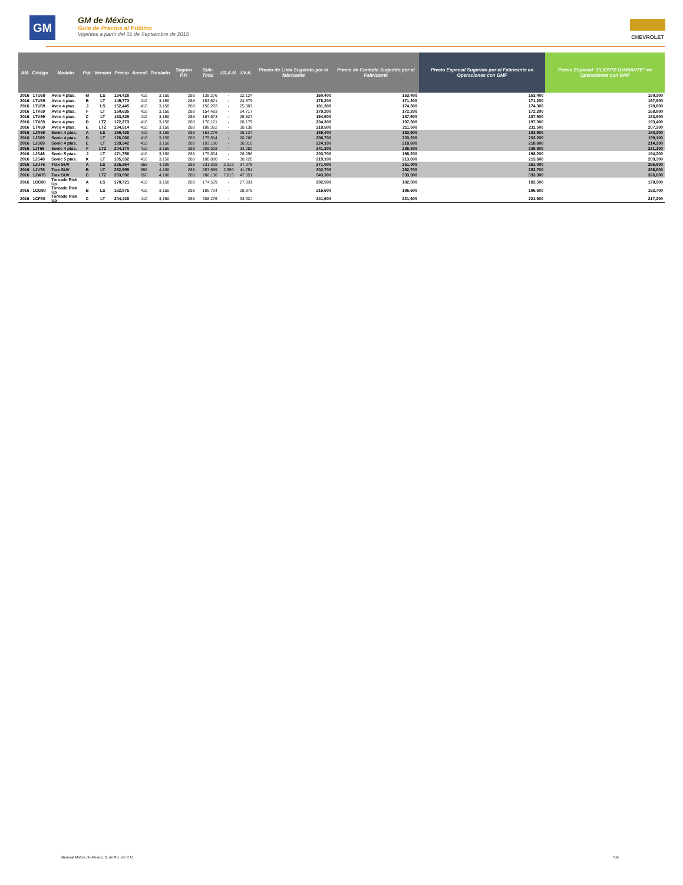GM
GM de México
Guía de Precios al Público
Vigentes a partir del 01 de Septiembre de 2015
CHEVROLET
| AM | Código | Modelo | Pqt. | Versión | Precio | Acond. | Traslado | Seguro P.P. | Sub-Total | I.S.A.N. | I.V.A. | Precio de Lista Sugerido por el fabricante | Precio de Contado Sugerido por el Fabricante | Precio Especial Sugerido por el Fabricante en Operaciones con GMF | Precio Especial "CLIENTE DIAMANTE" en Operaciones con GMF |
| --- | --- | --- | --- | --- | --- | --- | --- | --- | --- | --- | --- | --- | --- | --- | --- |
| 2016 | 1TU69 | Aveo 4 ptas. | M | LS | 134,428 | 410 | 3,150 | 288 | 138,276 | - | 22,124 | 160,400 | 153,400 | 153,400 | 150,300 |
| 2016 | 1TU69 | Aveo 4 ptas. | B | LT | 149,773 | 410 | 3,150 | 288 | 153,621 | - | 24,579 | 178,200 | 171,200 | 171,200 | 167,800 |
| 2016 | 1TU69 | Aveo 4 ptas. | J | LS | 152,445 | 410 | 3,150 | 288 | 156,293 | - | 25,007 | 181,300 | 174,300 | 174,300 | 170,800 |
| 2016 | 1TV69 | Aveo 4 ptas. | F | LT | 150,635 | 410 | 3,150 | 288 | 154,483 | - | 24,717 | 179,200 | 172,200 | 172,200 | 168,800 |
| 2016 | 1TV69 | Aveo 4 ptas. | C | LT | 163,825 | 410 | 3,150 | 288 | 167,673 | - | 26,827 | 194,500 | 187,500 | 187,500 | 183,800 |
| 2016 | 1TX69 | Aveo 4 ptas. | D | LTZ | 172,273 | 410 | 3,150 | 288 | 176,121 | - | 28,179 | 204,300 | 197,300 | 197,300 | 193,400 |
| 2016 | 1TX69 | Aveo 4 ptas. | E | LTZ | 184,514 | 410 | 3,150 | 288 | 188,362 | - | 30,138 | 218,500 | 211,500 | 211,500 | 207,300 |
| 2016 | 1JR69 | Sonic 4 ptas. | A | LS | 159,428 | 410 | 3,150 | 288 | 163,276 | - | 26,124 | 189,400 | 183,900 | 183,900 | 180,200 |
| 2016 | 1JS69 | Sonic 4 ptas. | D | LT | 176,066 | 410 | 3,150 | 288 | 179,914 | - | 28,786 | 208,700 | 203,200 | 203,200 | 199,100 |
| 2016 | 1JS69 | Sonic 4 ptas. | E | LT | 189,342 | 410 | 3,150 | 288 | 193,190 | - | 30,910 | 224,100 | 218,600 | 218,600 | 214,200 |
| 2016 | 1JT69 | Sonic 4 ptas. | F | LTZ | 204,170 | 410 | 3,150 | 288 | 208,018 | - | 33,282 | 241,300 | 235,800 | 235,800 | 231,100 |
| 2016 | 1JS48 | Sonic 5 ptas. | J | LT | 171,756 | 410 | 3,150 | 288 | 175,604 | - | 28,096 | 203,700 | 198,200 | 198,200 | 194,200 |
| 2016 | 1JS48 | Sonic 5 ptas. | K | LT | 185,032 | 410 | 3,150 | 288 | 188,880 | - | 30,220 | 219,100 | 213,600 | 213,600 | 209,300 |
| 2016 | 1JU76 | Trax SUV | A | LS | 226,264 | 656 | 4,100 | 288 | 231,308 | 2,313 | 37,379 | 271,000 | 261,000 | 261,000 | 255,800 |
| 2016 | 1JV76 | Trax SUV | B | LT | 252,955 | 656 | 4,100 | 288 | 257,999 | 2,950 | 41,751 | 302,700 | 292,700 | 292,700 | 286,800 |
| 2016 | 1JW76 | Trax SUV | C | LTZ | 283,092 | 656 | 4,100 | 288 | 288,136 | 7,813 | 47,351 | 343,300 | 333,300 | 333,300 | 326,600 |
| 2016 | 1CG80 | Tornado Pick Up | A | LS | 170,721 | 410 | 3,150 | 288 | 174,569 | - | 27,931 | 202,500 | 182,500 | 182,500 | 178,900 |
| 2016 | 1CG80 | Tornado Pick Up | B | LS | 182,876 | 410 | 3,150 | 288 | 186,724 | - | 29,876 | 216,600 | 196,600 | 196,600 | 192,700 |
| 2016 | 1CF80 | Tornado Pick Up | C | LT | 204,428 | 410 | 3,150 | 288 | 208,276 | - | 33,324 | 241,600 | 221,600 | 221,600 | 217,200 |
General Motors de México, S. de R.L. de C.V.
7of8